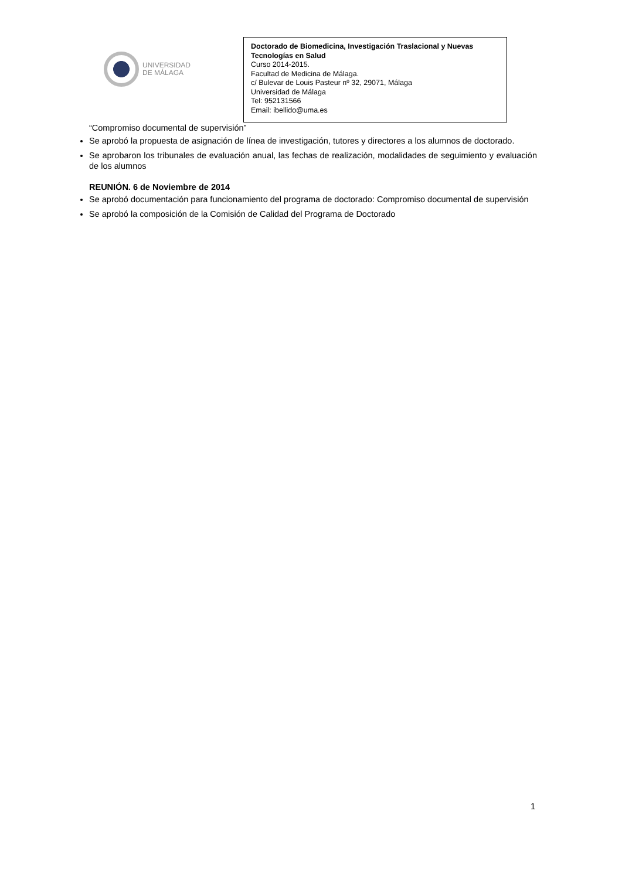UNIVERSIDAD
DE MÁLAGA
Doctorado de Biomedicina, Investigación Traslacional y Nuevas Tecnologías en Salud
Curso 2014-2015.
Facultad de Medicina de Málaga.
c/ Bulevar de Louis Pasteur nº 32, 29071, Málaga
Universidad de Málaga
Tel: 952131566
Email: ibellido@uma.es
“Compromiso documental de supervisión”
Se aprobó la propuesta de asignación de línea de investigación, tutores y directores a los alumnos de doctorado.
Se aprobaron los tribunales de evaluación anual, las fechas de realización, modalidades de seguimiento y evaluación de los alumnos
REUNIÓN. 6 de Noviembre de 2014
Se aprobó documentación para funcionamiento del programa de doctorado: Compromiso documental de supervisión
Se aprobó la composición de la Comisión de Calidad del Programa de Doctorado
1